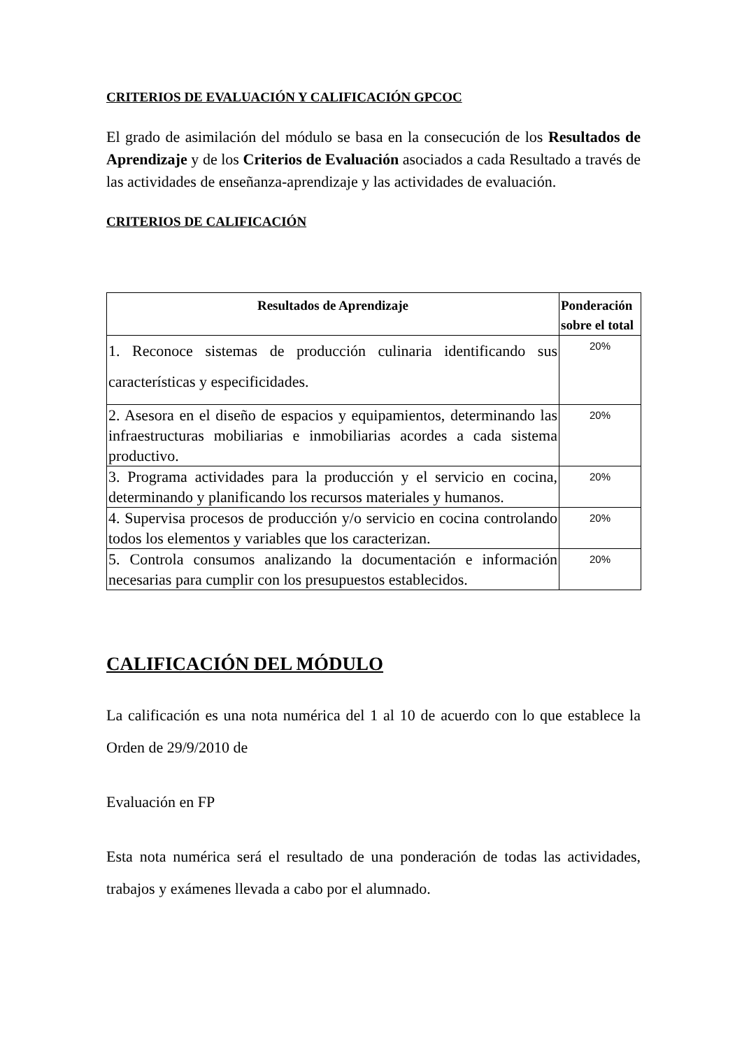CRITERIOS DE EVALUACIÓN Y CALIFICACIÓN GPCOC
El grado de asimilación del módulo se basa en la consecución de los Resultados de Aprendizaje y de los Criterios de Evaluación asociados a cada Resultado a través de las actividades de enseñanza-aprendizaje y las actividades de evaluación.
CRITERIOS DE CALIFICACIÓN
| Resultados de Aprendizaje | Ponderación sobre el total |
| --- | --- |
| 1. Reconoce sistemas de producción culinaria identificando sus características y especificidades. | 20% |
| 2. Asesora en el diseño de espacios y equipamientos, determinando las infraestructuras mobiliarias e inmobiliarias acordes a cada sistema productivo. | 20% |
| 3. Programa actividades para la producción y el servicio en cocina, determinando y planificando los recursos materiales y humanos. | 20% |
| 4. Supervisa procesos de producción y/o servicio en cocina controlando todos los elementos y variables que los caracterizan. | 20% |
| 5. Controla consumos analizando la documentación e información necesarias para cumplir con los presupuestos establecidos. | 20% |
CALIFICACIÓN DEL MÓDULO
La calificación es una nota numérica del 1 al 10 de acuerdo con lo que establece la Orden de 29/9/2010 de
Evaluación en FP
Esta nota numérica será el resultado de una ponderación de todas las actividades, trabajos y exámenes llevada a cabo por el alumnado.